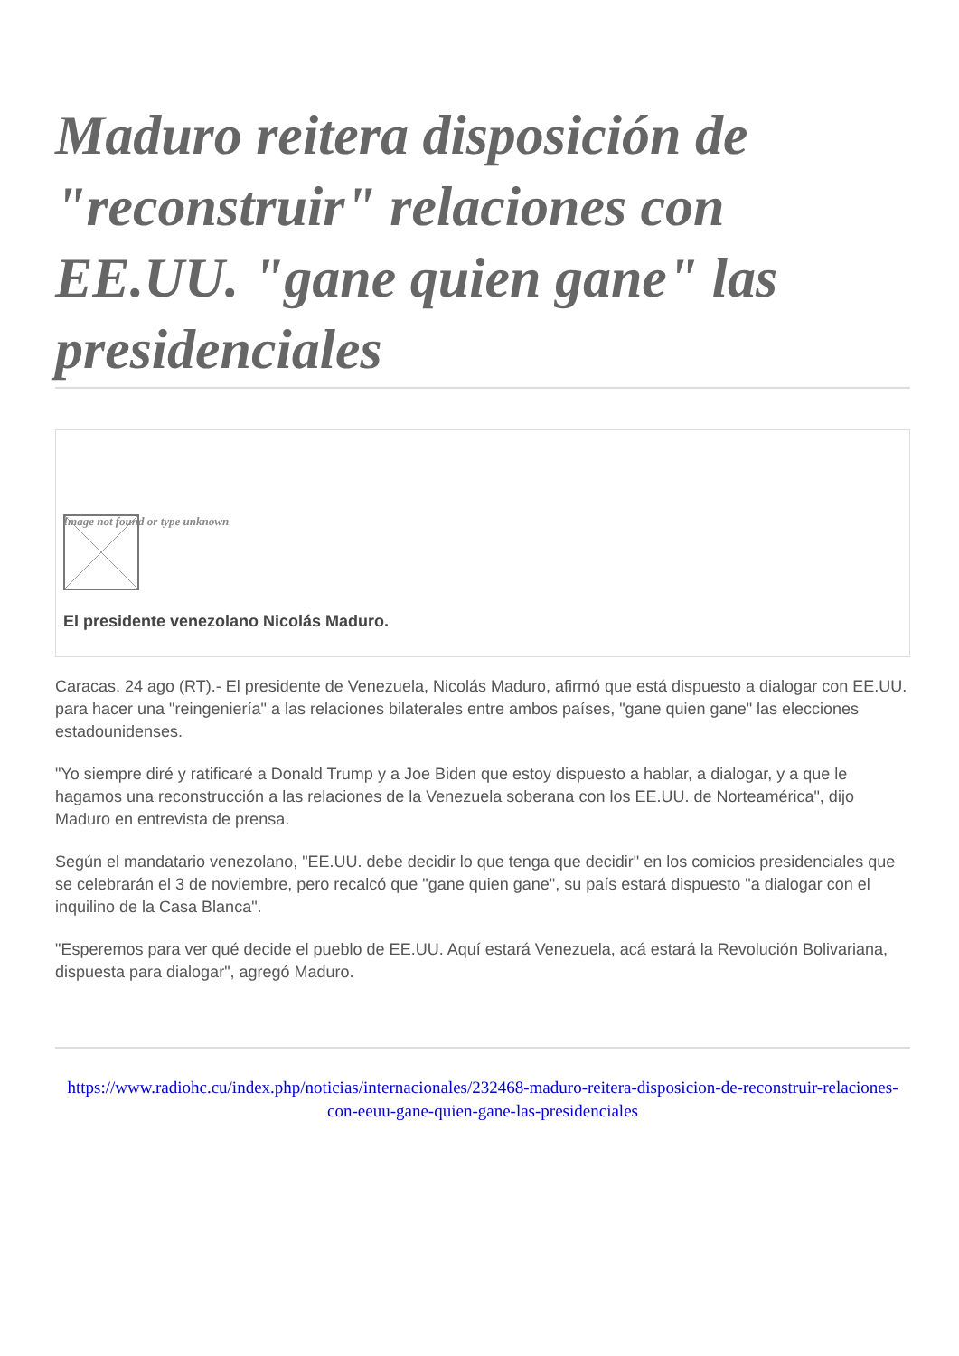Maduro reitera disposición de "reconstruir" relaciones con EE.UU. "gane quien gane" las presidenciales
Image not found or type unknown
El presidente venezolano Nicolás Maduro.
Caracas, 24 ago (RT).- El presidente de Venezuela, Nicolás Maduro, afirmó que está dispuesto a dialogar con EE.UU. para hacer una "reingeniería" a las relaciones bilaterales entre ambos países, "gane quien gane" las elecciones estadounidenses.
"Yo siempre diré y ratificaré a Donald Trump y a Joe Biden que estoy dispuesto a hablar, a dialogar, y a que le hagamos una reconstrucción a las relaciones de la Venezuela soberana con los EE.UU. de Norteamérica", dijo Maduro en entrevista de prensa.
Según el mandatario venezolano, "EE.UU. debe decidir lo que tenga que decidir" en los comicios presidenciales que se celebrarán el 3 de noviembre, pero recalcó que "gane quien gane", su país estará dispuesto "a dialogar con el inquilino de la Casa Blanca".
"Esperemos para ver qué decide el pueblo de EE.UU. Aquí estará Venezuela, acá estará la Revolución Bolivariana, dispuesta para dialogar", agregó Maduro.
https://www.radiohc.cu/index.php/noticias/internacionales/232468-maduro-reitera-disposicion-de-reconstruir-relaciones-con-eeuu-gane-quien-gane-las-presidenciales